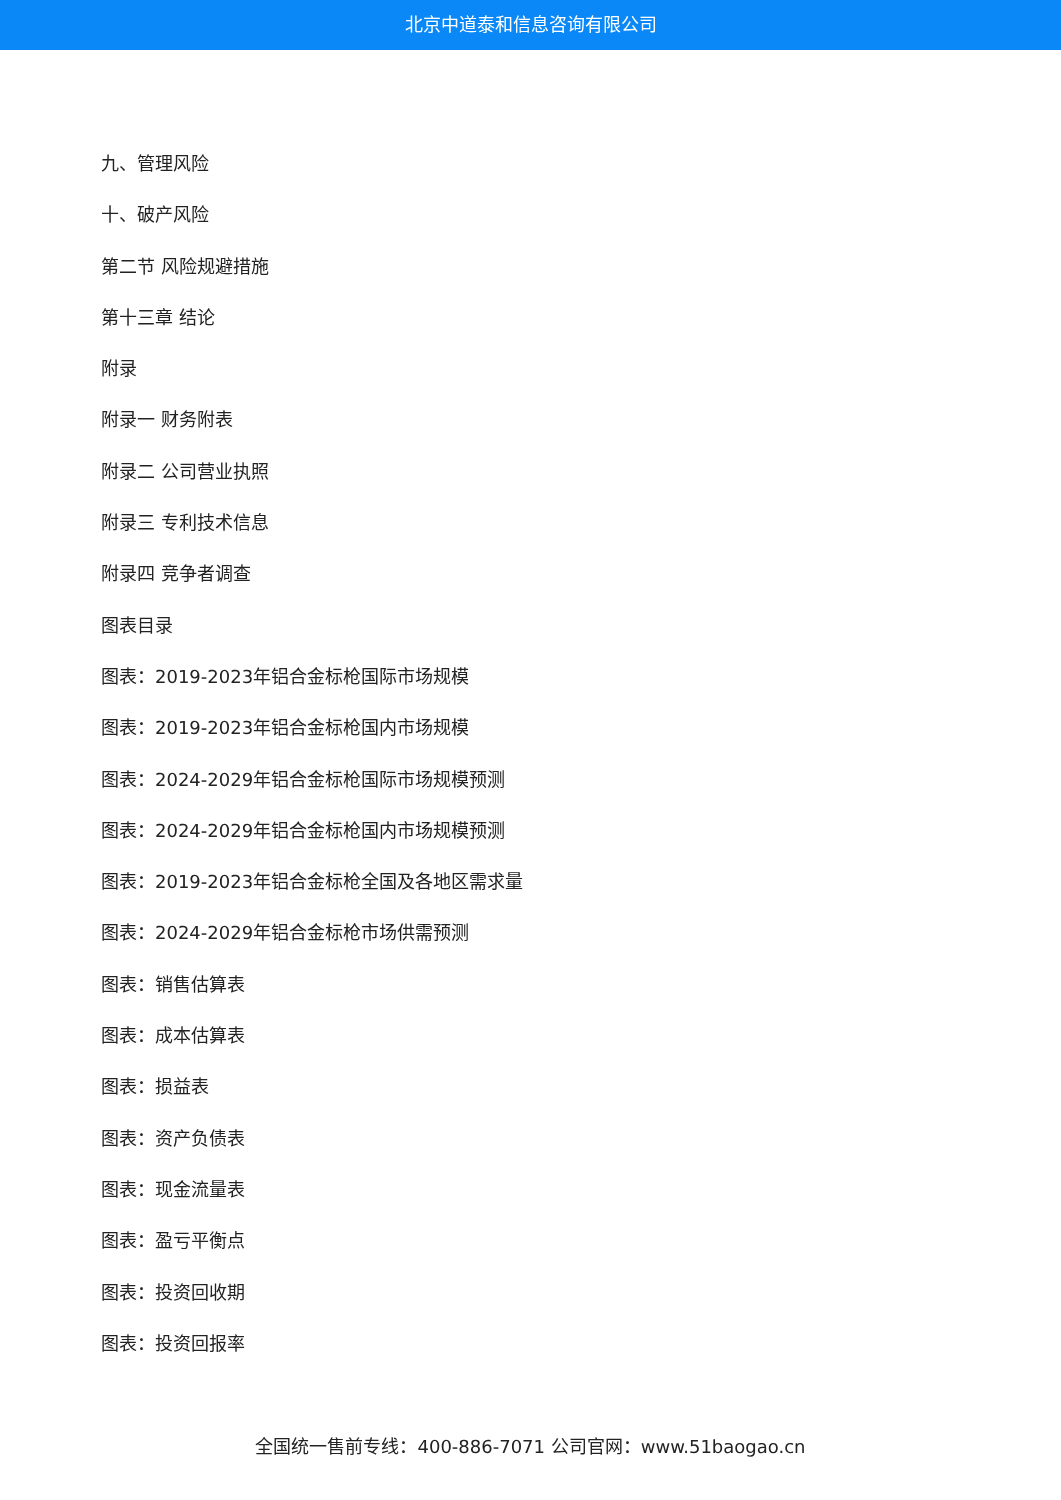北京中道泰和信息咨询有限公司
九、管理风险
十、破产风险
第二节 风险规避措施
第十三章 结论
附录
附录一 财务附表
附录二 公司营业执照
附录三 专利技术信息
附录四 竞争者调查
图表目录
图表：2019-2023年铝合金标枪国际市场规模
图表：2019-2023年铝合金标枪国内市场规模
图表：2024-2029年铝合金标枪国际市场规模预测
图表：2024-2029年铝合金标枪国内市场规模预测
图表：2019-2023年铝合金标枪全国及各地区需求量
图表：2024-2029年铝合金标枪市场供需预测
图表：销售估算表
图表：成本估算表
图表：损益表
图表：资产负债表
图表：现金流量表
图表：盈亏平衡点
图表：投资回收期
图表：投资回报率
全国统一售前专线：400-886-7071 公司官网：www.51baogao.cn